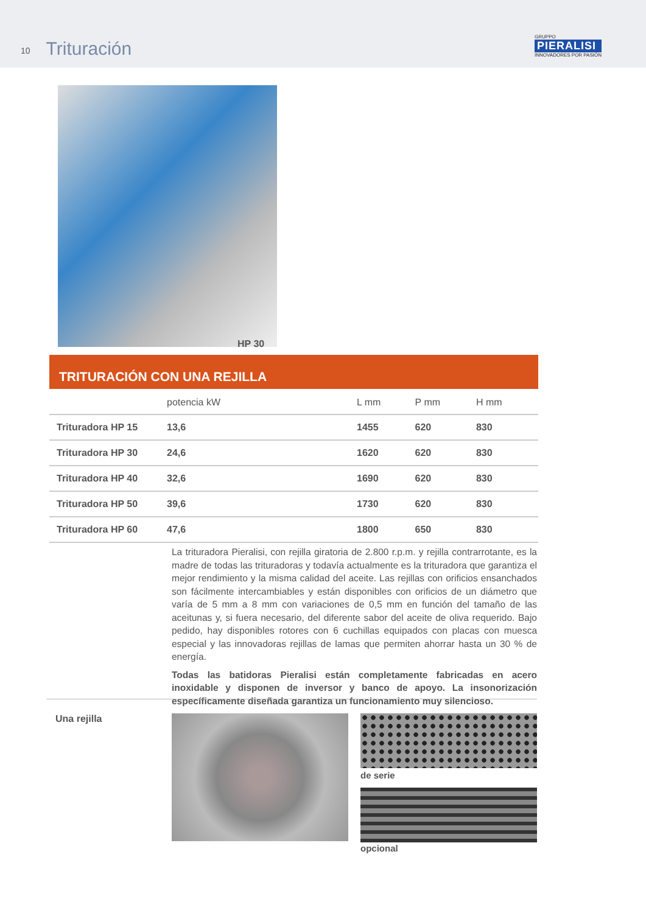10 Trituración
GRUPPO
PIERALISI
INNOVADORES POR PASIÓN
HP 30
TRITURACIÓN CON UNA REJILLA
| | potencia kW | L mm | P mm | H mm |
| --- | --- | --- | --- | --- |
| Trituradora HP 15 | 13,6 | 1455 | 620 | 830 |
| Trituradora HP 30 | 24,6 | 1620 | 620 | 830 |
| Trituradora HP 40 | 32,6 | 1690 | 620 | 830 |
| Trituradora HP 50 | 39,6 | 1730 | 620 | 830 |
| Trituradora HP 60 | 47,6 | 1800 | 650 | 830 |
La trituradora Pieralisi, con rejilla giratoria de 2.800 r.p.m. y rejilla contrarrotante, es la madre de todas las trituradoras y todavía actualmente es la trituradora que garantiza el mejor rendimiento y la misma calidad del aceite. Las rejillas con orificios ensanchados son fácilmente intercambiables y están disponibles con orificios de un diámetro que varía de 5 mm a 8 mm con variaciones de 0,5 mm en función del tamaño de las aceitunas y, si fuera necesario, del diferente sabor del aceite de oliva requerido. Bajo pedido, hay disponibles rotores con 6 cuchillas equipados con placas con muesca especial y las innovadoras rejillas de lamas que permiten ahorrar hasta un 30 % de energía.
Todas las batidoras Pieralisi están completamente fabricadas en acero inoxidable y disponen de inversor y banco de apoyo. La insonorización específicamente diseñada garantiza un funcionamiento muy silencioso.
Una rejilla
de serie
opcional